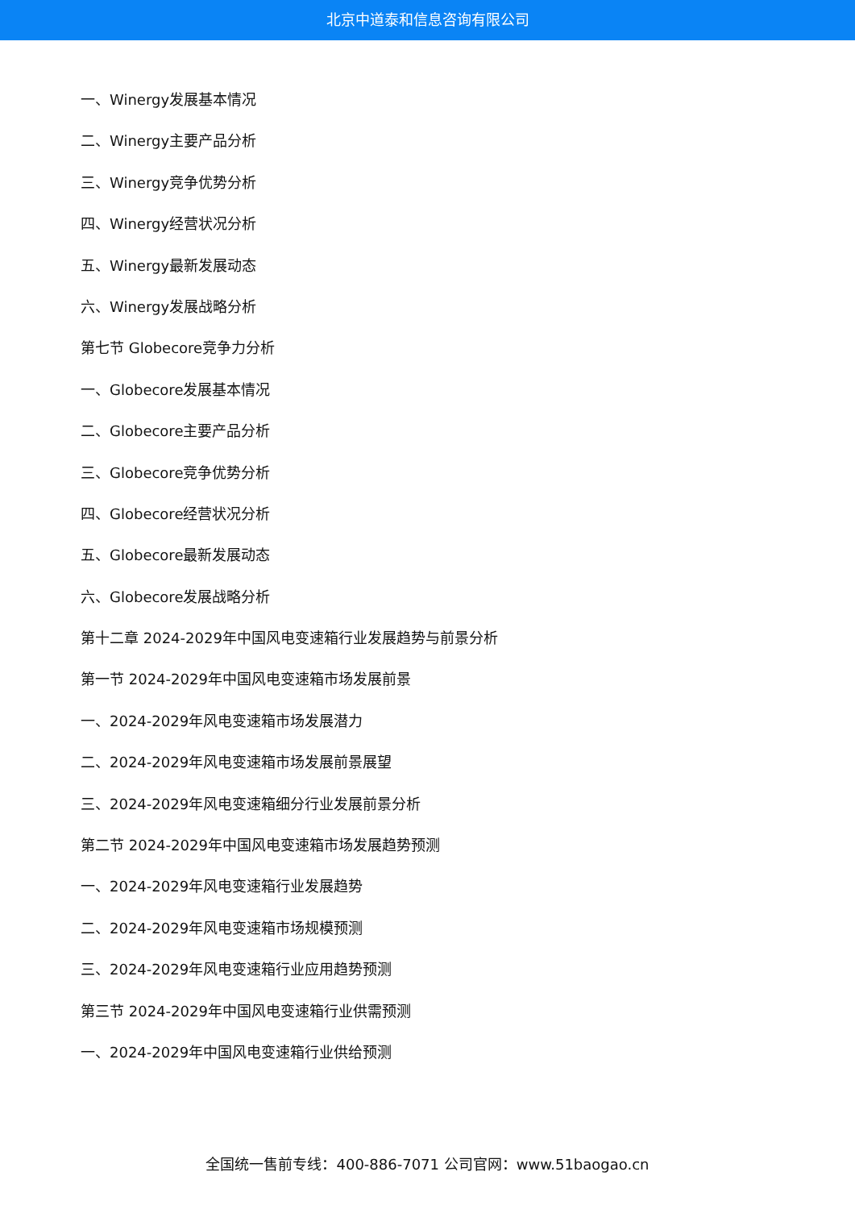北京中道泰和信息咨询有限公司
一、Winergy发展基本情况
二、Winergy主要产品分析
三、Winergy竞争优势分析
四、Winergy经营状况分析
五、Winergy最新发展动态
六、Winergy发展战略分析
第七节 Globecore竞争力分析
一、Globecore发展基本情况
二、Globecore主要产品分析
三、Globecore竞争优势分析
四、Globecore经营状况分析
五、Globecore最新发展动态
六、Globecore发展战略分析
第十二章 2024-2029年中国风电变速箱行业发展趋势与前景分析
第一节 2024-2029年中国风电变速箱市场发展前景
一、2024-2029年风电变速箱市场发展潜力
二、2024-2029年风电变速箱市场发展前景展望
三、2024-2029年风电变速箱细分行业发展前景分析
第二节 2024-2029年中国风电变速箱市场发展趋势预测
一、2024-2029年风电变速箱行业发展趋势
二、2024-2029年风电变速箱市场规模预测
三、2024-2029年风电变速箱行业应用趋势预测
第三节 2024-2029年中国风电变速箱行业供需预测
一、2024-2029年中国风电变速箱行业供给预测
全国统一售前专线：400-886-7071 公司官网：www.51baogao.cn